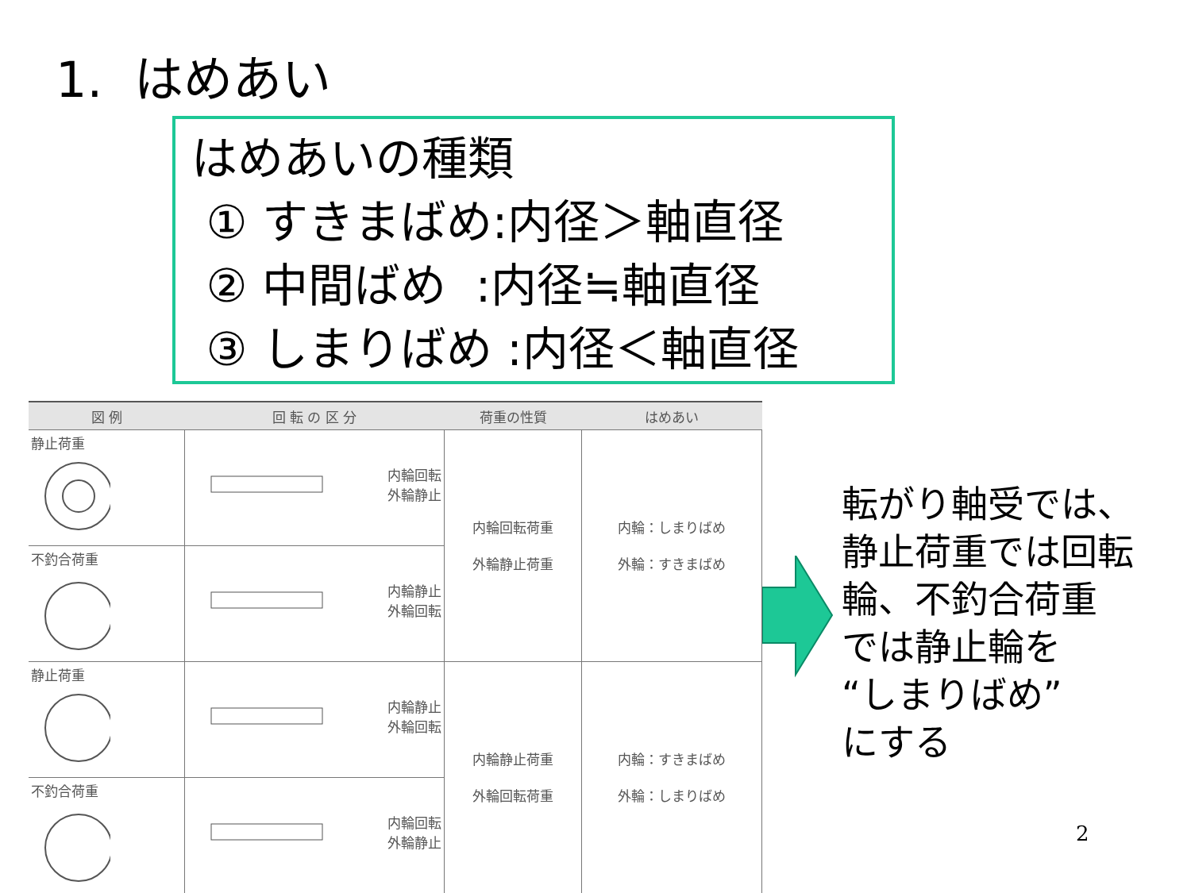1. はめあい
はめあいの種類
① すきまばめ:内径＞軸直径
② 中間ばめ :内径≒軸直径
③ しまりばめ :内径＜軸直径
| 図 例 | 回 転 の 区 分 | 荷重の性質 | はめあい |
| --- | --- | --- | --- |
| 静止荷重 | 内輪回転 外輪静止 | 内輪回転荷重 外輪静止荷重 | 内輪：しまりばめ 外輪：すきまばめ |
| 不釣合荷重 | 内輪静止 外輪回転 | | |
| 静止荷重 | 内輪静止 外輪回転 | 内輪静止荷重 外輪回転荷重 | 内輪：すきまばめ 外輪：しまりばめ |
| 不釣合荷重 | 内輪回転 外輪静止 | | |
転がり軸受では、
静止荷重では回転
輪、不釣合荷重
では静止輪を
“しまりばめ”
にする
2